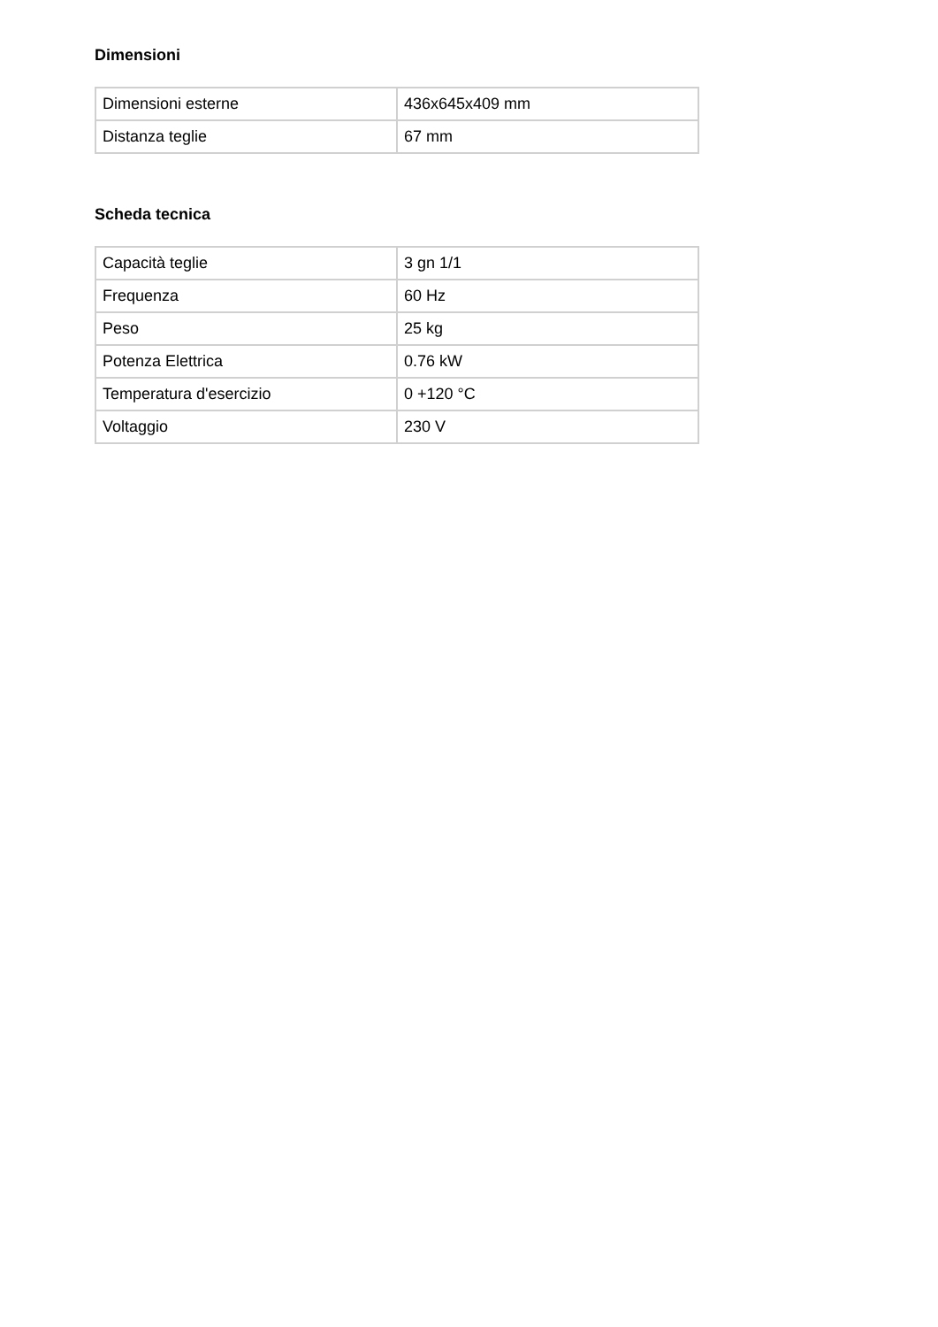Dimensioni
| Dimensioni esterne | 436x645x409 mm |
| Distanza teglie | 67 mm |
Scheda tecnica
| Capacità teglie | 3 gn 1/1 |
| Frequenza | 60 Hz |
| Peso | 25 kg |
| Potenza Elettrica | 0.76 kW |
| Temperatura d'esercizio | 0 +120 °C |
| Voltaggio | 230 V |